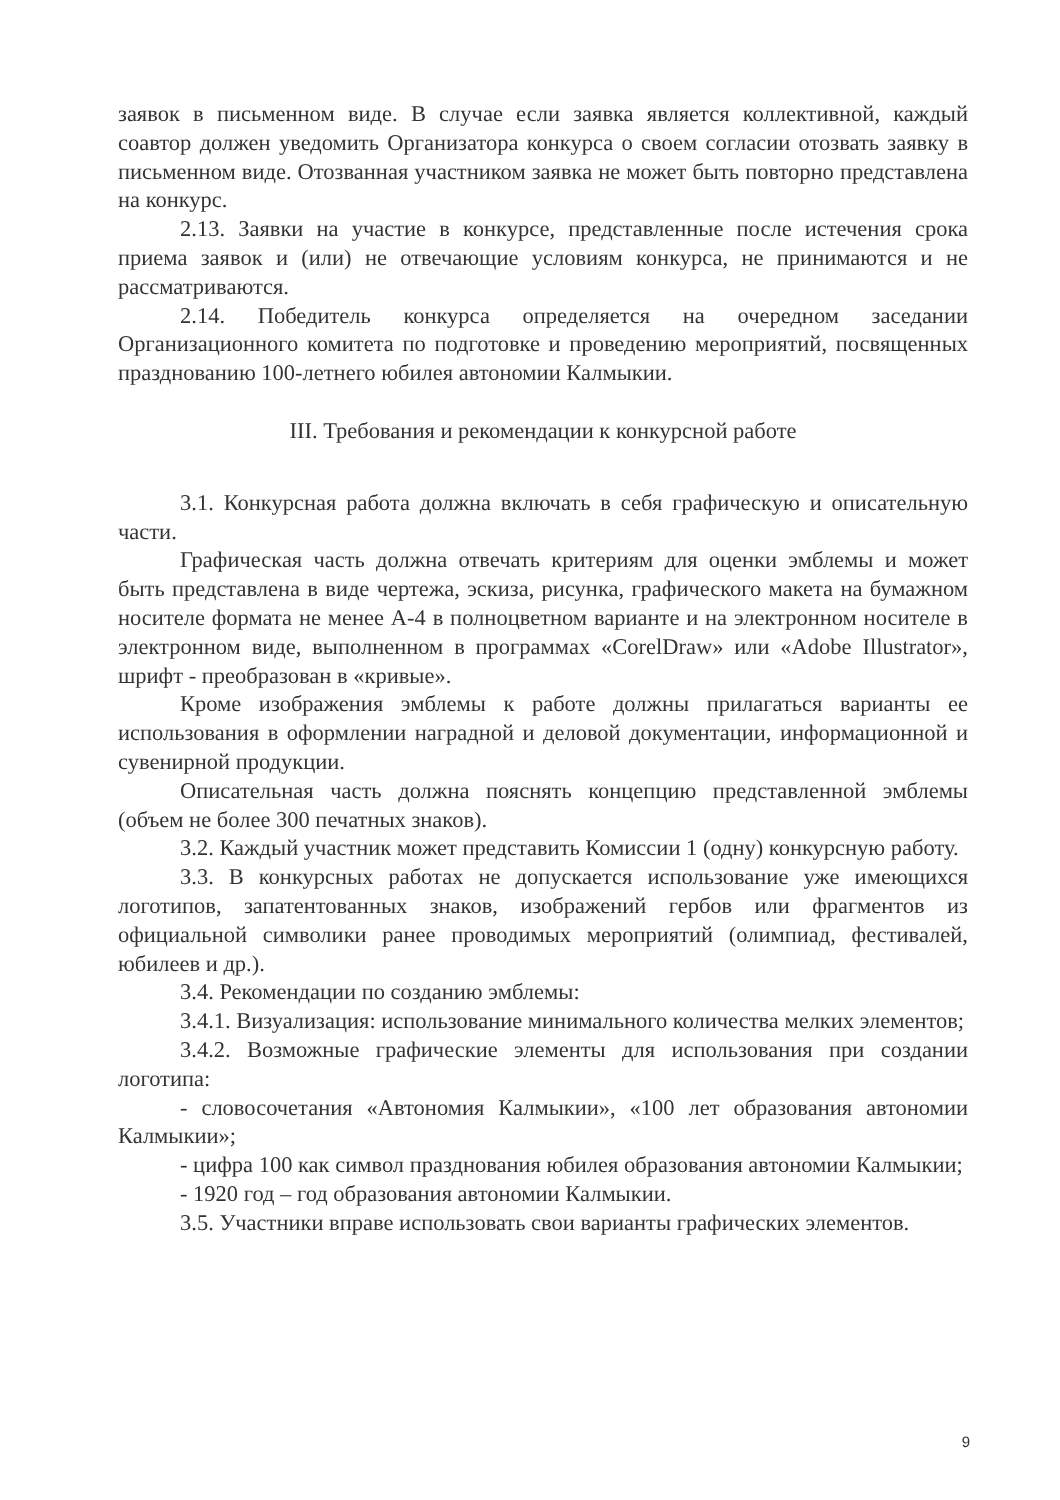заявок в письменном виде. В случае если заявка является коллективной, каждый соавтор должен уведомить Организатора конкурса о своем согласии отозвать заявку в письменном виде. Отозванная участником заявка не может быть повторно представлена на конкурс.
2.13. Заявки на участие в конкурсе, представленные после истечения срока приема заявок и (или) не отвечающие условиям конкурса, не принимаются и не рассматриваются.
2.14. Победитель конкурса определяется на очередном заседании Организационного комитета по подготовке и проведению мероприятий, посвященных празднованию 100-летнего юбилея автономии Калмыкии.
III. Требования и рекомендации к конкурсной работе
3.1. Конкурсная работа должна включать в себя графическую и описательную части.
Графическая часть должна отвечать критериям для оценки эмблемы и может быть представлена в виде чертежа, эскиза, рисунка, графического макета на бумажном носителе формата не менее А-4 в полноцветном варианте и на электронном носителе в электронном виде, выполненном в программах «CorelDraw» или «Adobe Illustrator», шрифт - преобразован в «кривые».
Кроме изображения эмблемы к работе должны прилагаться варианты ее использования в оформлении наградной и деловой документации, информационной и сувенирной продукции.
Описательная часть должна пояснять концепцию представленной эмблемы (объем не более 300 печатных знаков).
3.2. Каждый участник может представить Комиссии 1 (одну) конкурсную работу.
3.3. В конкурсных работах не допускается использование уже имеющихся логотипов, запатентованных знаков, изображений гербов или фрагментов из официальной символики ранее проводимых мероприятий (олимпиад, фестивалей, юбилеев и др.).
3.4. Рекомендации по созданию эмблемы:
3.4.1. Визуализация: использование минимального количества мелких элементов;
3.4.2. Возможные графические элементы для использования при создании логотипа:
- словосочетания «Автономия Калмыкии», «100 лет образования автономии Калмыкии»;
- цифра 100 как символ празднования юбилея образования автономии Калмыкии;
- 1920 год – год образования автономии Калмыкии.
3.5. Участники вправе использовать свои варианты графических элементов.
9